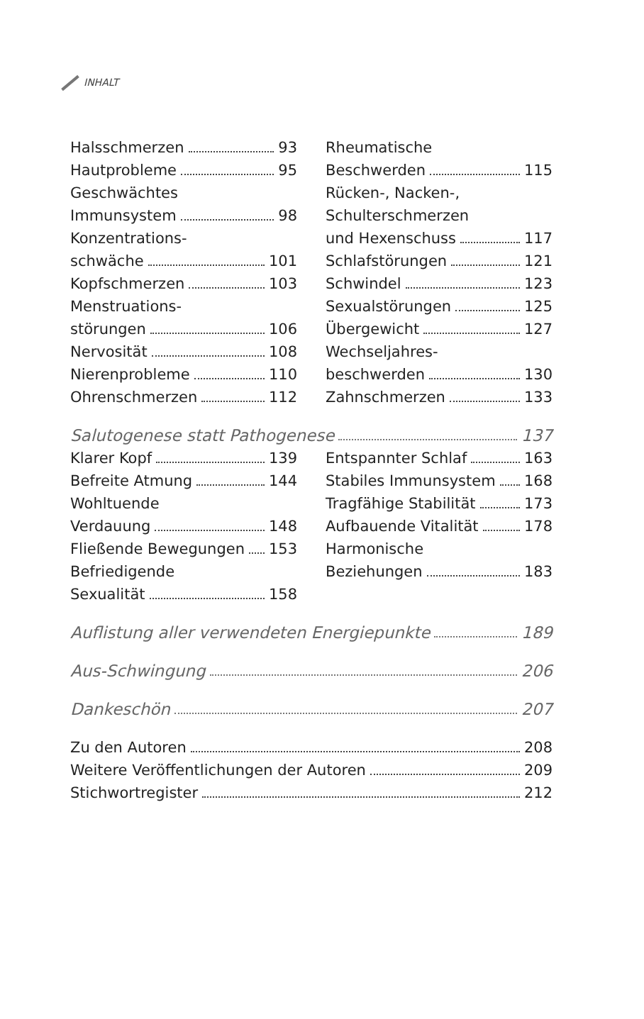INHALT
Halsschmerzen 93
Hautprobleme 95
Geschwächtes
Immunsystem 98
Konzentrations-
schwäche 101
Kopfschmerzen 103
Menstruations-
störungen 106
Nervosität 108
Nierenprobleme 110
Ohrenschmerzen 112
Rheumatische
Beschwerden 115
Rücken-, Nacken-,
Schulterschmerzen
und Hexenschuss 117
Schlafstörungen 121
Schwindel 123
Sexualstörungen 125
Übergewicht 127
Wechseljahres-
beschwerden 130
Zahnschmerzen 133
Salutogenese statt Pathogenese 137
Klarer Kopf 139
Befreite Atmung 144
Wohltuende
Verdauung 148
Fließende Bewegungen 153
Befriedigende
Sexualität 158
Entspannter Schlaf 163
Stabiles Immunsystem 168
Tragfähige Stabilität 173
Aufbauende Vitalität 178
Harmonische
Beziehungen 183
Auflistung aller verwendeten Energiepunkte 189
Aus-Schwingung 206
Dankeschön 207
Zu den Autoren 208
Weitere Veröffentlichungen der Autoren 209
Stichwortregister 212